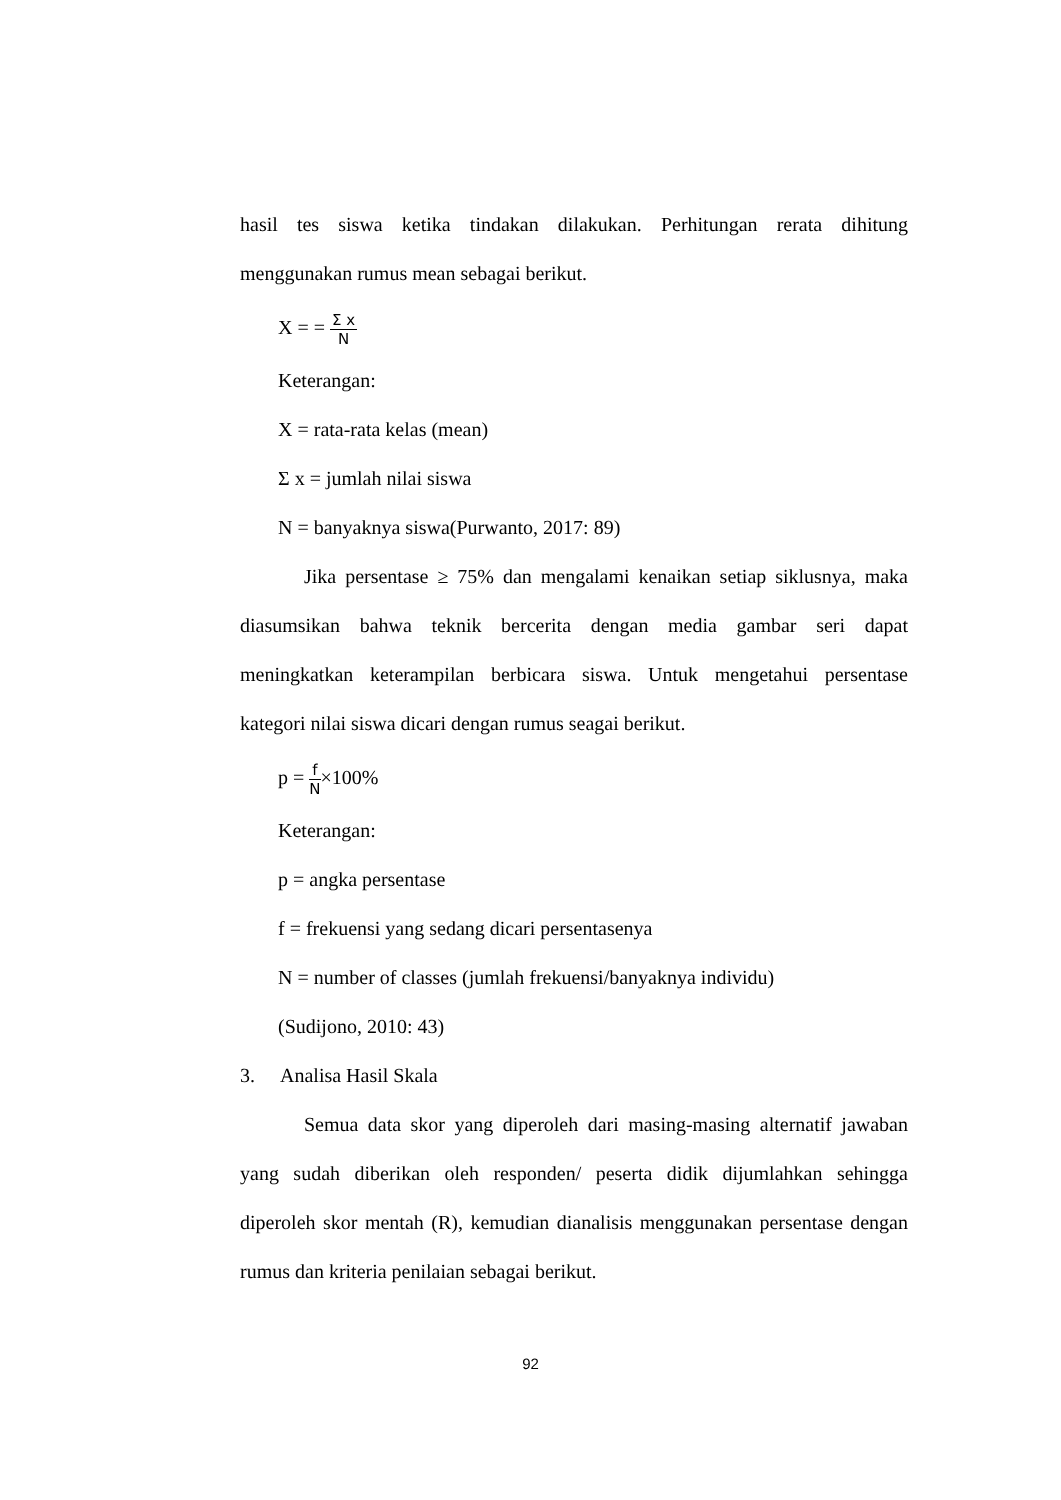hasil tes siswa ketika tindakan dilakukan. Perhitungan rerata dihitung menggunakan rumus mean sebagai berikut.
X = = Σ x N
Keterangan:
X = rata-rata kelas (mean)
Σ x = jumlah nilai siswa
N = banyaknya siswa(Purwanto, 2017: 89)
Jika persentase ≥ 75% dan mengalami kenaikan setiap siklusnya, maka diasumsikan bahwa teknik bercerita dengan media gambar seri dapat meningkatkan keterampilan berbicara siswa. Untuk mengetahui persentase kategori nilai siswa dicari dengan rumus seagai berikut.
p = f N×100%
Keterangan:
p = angka persentase
f = frekuensi yang sedang dicari persentasenya
N = number of classes (jumlah frekuensi/banyaknya individu)
(Sudijono, 2010: 43)
3. Analisa Hasil Skala
Semua data skor yang diperoleh dari masing-masing alternatif jawaban yang sudah diberikan oleh responden/ peserta didik dijumlahkan sehingga diperoleh skor mentah (R), kemudian dianalisis menggunakan persentase dengan rumus dan kriteria penilaian sebagai berikut.
92